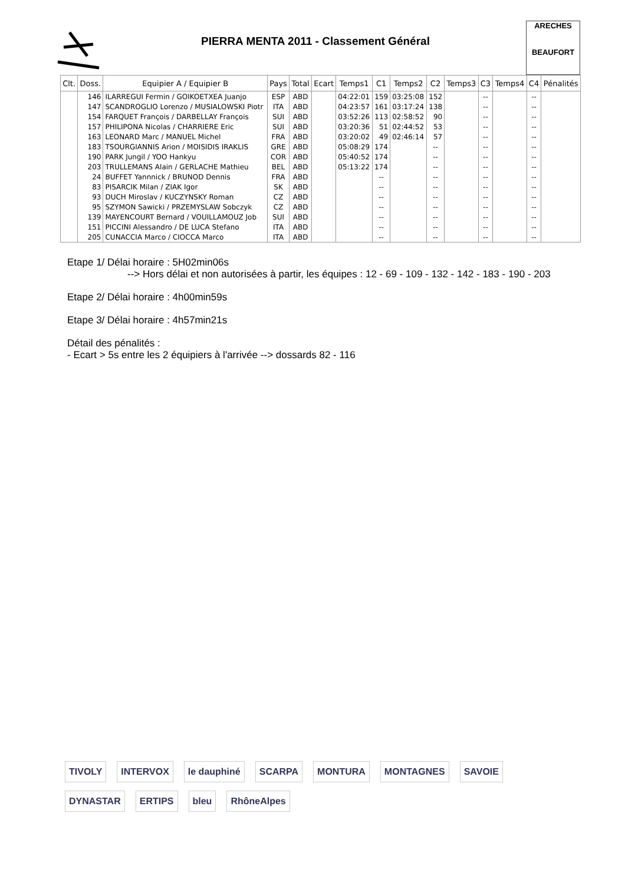PIERRA MENTA 2011 - Classement Général
ARECHES
BEAUFORT
| Clt. | Doss. | Equipier A / Equipier B | Pays | Total | Ecart | Temps1 | C1 | Temps2 | C2 | Temps3 | C3 | Temps4 | C4 | Pénalités |
| --- | --- | --- | --- | --- | --- | --- | --- | --- | --- | --- | --- | --- | --- | --- |
| | 146 | ILARREGUI Fermin / GOIKOETXEA Juanjo | ESP | ABD | | 04:22:01 | 159 | 03:25:08 | 152 | | -- | | -- | |
| | 147 | SCANDROGLIO Lorenzo / MUSIALOWSKI Piotr | ITA | ABD | | 04:23:57 | 161 | 03:17:24 | 138 | | -- | | -- | |
| | 154 | FARQUET François / DARBELLAY François | SUI | ABD | | 03:52:26 | 113 | 02:58:52 | 90 | | -- | | -- | |
| | 157 | PHILIPONA Nicolas / CHARRIERE Eric | SUI | ABD | | 03:20:36 | 51 | 02:44:52 | 53 | | -- | | -- | |
| | 163 | LEONARD Marc / MANUEL Michel | FRA | ABD | | 03:20:02 | 49 | 02:46:14 | 57 | | -- | | -- | |
| | 183 | TSOURGIANNIS Arion / MOISIDIS IRAKLIS | GRE | ABD | | 05:08:29 | 174 | | -- | | -- | | -- | |
| | 190 | PARK Jungil / YOO Hankyu | COR | ABD | | 05:40:52 | 174 | | -- | | -- | | -- | |
| | 203 | TRULLEMANS Alain / GERLACHE Mathieu | BEL | ABD | | 05:13:22 | 174 | | -- | | -- | | -- | |
| | 24 | BUFFET Yannnick / BRUNOD Dennis | FRA | ABD | | | -- | | -- | | -- | | -- | |
| | 83 | PISARCIK Milan / ZIAK Igor | SK | ABD | | | -- | | -- | | -- | | -- | |
| | 93 | DUCH Miroslav / KUCZYNSKY Roman | CZ | ABD | | | -- | | -- | | -- | | -- | |
| | 95 | SZYMON Sawicki / PRZEMYSLAW Sobczyk | CZ | ABD | | | -- | | -- | | -- | | -- | |
| | 139 | MAYENCOURT Bernard / VOUILLAMOUZ Job | SUI | ABD | | | -- | | -- | | -- | | -- | |
| | 151 | PICCINI Alessandro / DE LUCA Stefano | ITA | ABD | | | -- | | -- | | -- | | -- | |
| | 205 | CUNACCIA Marco / CIOCCA Marco | ITA | ABD | | | -- | | -- | | -- | | -- | |
Etape 1/ Délai horaire : 5H02min06s
--> Hors délai et non autorisées à partir, les équipes : 12 - 69 - 109 - 132 - 142 - 183 - 190 - 203
Etape 2/ Délai horaire : 4h00min59s
Etape 3/ Délai horaire : 4h57min21s
Détail des pénalités :
- Ecart > 5s entre les 2 équipiers à l'arrivée --> dossards 82 - 116
TIVOLY INTERVOX le dauphiné SCARPA MONTURA MONTAGNES SAVOIE DYNASTAR ERTIPS bleu RhôneAlpes